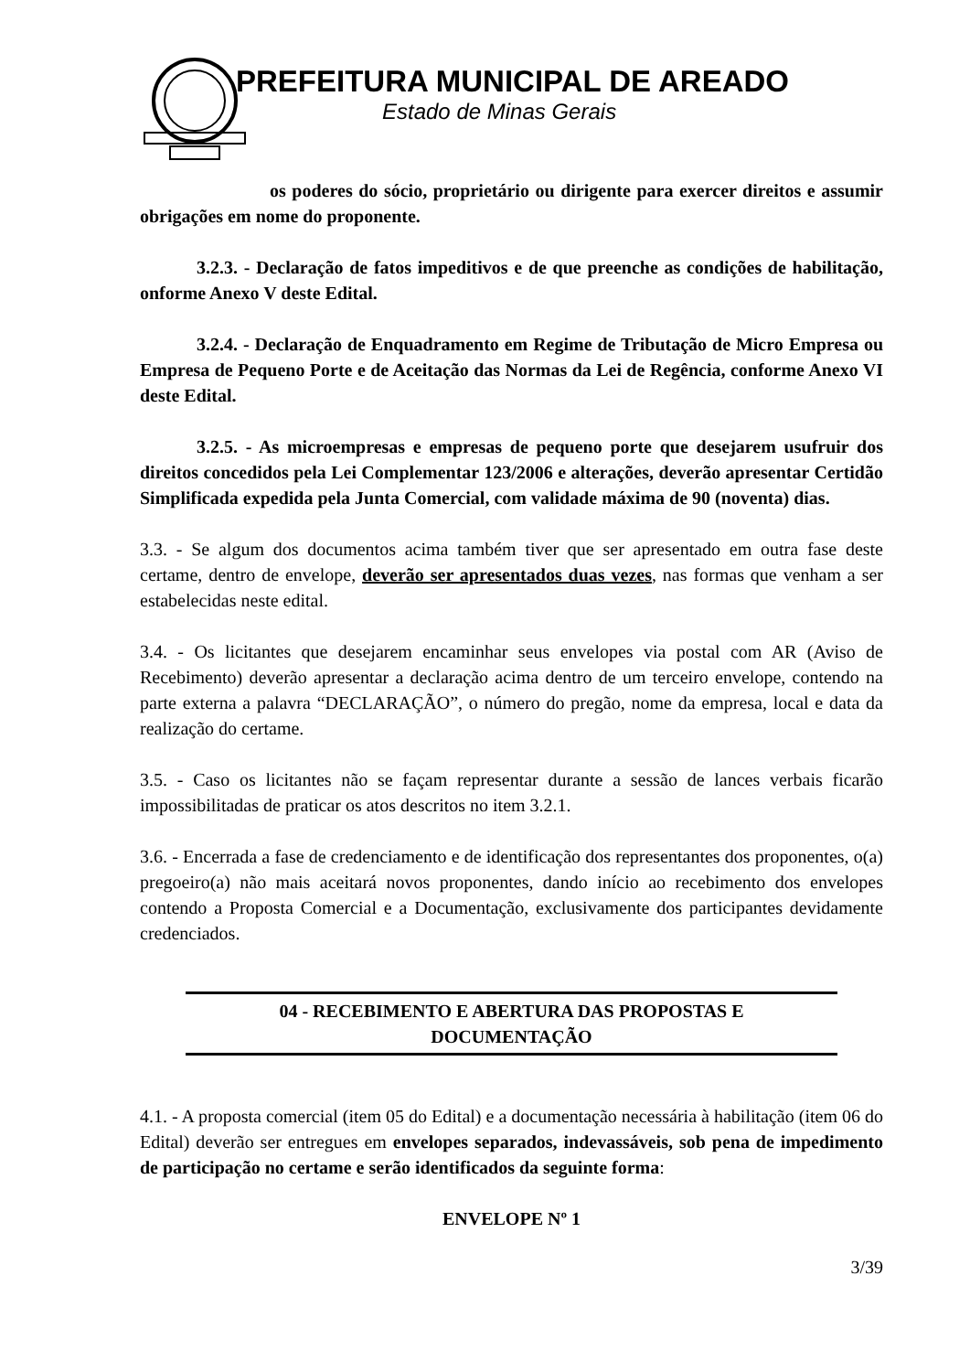PREFEITURA MUNICIPAL DE AREADO
Estado de Minas Gerais
os poderes do sócio, proprietário ou dirigente para exercer direitos e assumir obrigações em nome do proponente.
3.2.3. - Declaração de fatos impeditivos e de que preenche as condições de habilitação, onforme Anexo V deste Edital.
3.2.4. - Declaração de Enquadramento em Regime de Tributação de Micro Empresa ou Empresa de Pequeno Porte e de Aceitação das Normas da Lei de Regência, conforme Anexo VI deste Edital.
3.2.5. - As microempresas e empresas de pequeno porte que desejarem usufruir dos direitos concedidos pela Lei Complementar 123/2006 e alterações, deverão apresentar Certidão Simplificada expedida pela Junta Comercial, com validade máxima de 90 (noventa) dias.
3.3. - Se algum dos documentos acima também tiver que ser apresentado em outra fase deste certame, dentro de envelope, deverão ser apresentados duas vezes, nas formas que venham a ser estabelecidas neste edital.
3.4. - Os licitantes que desejarem encaminhar seus envelopes via postal com AR (Aviso de Recebimento) deverão apresentar a declaração acima dentro de um terceiro envelope, contendo na parte externa a palavra “DECLARAÇÃO”, o número do pregão, nome da empresa, local e data da realização do certame.
3.5. - Caso os licitantes não se façam representar durante a sessão de lances verbais ficarão impossibilitadas de praticar os atos descritos no item 3.2.1.
3.6. - Encerrada a fase de credenciamento e de identificação dos representantes dos proponentes, o(a) pregoeiro(a) não mais aceitará novos proponentes, dando início ao recebimento dos envelopes contendo a Proposta Comercial e a Documentação, exclusivamente dos participantes devidamente credenciados.
04 - RECEBIMENTO E ABERTURA DAS PROPOSTAS E
DOCUMENTAÇÃO
4.1. - A proposta comercial (item 05 do Edital) e a documentação necessária à habilitação (item 06 do Edital) deverão ser entregues em envelopes separados, indevassáveis, sob pena de impedimento de participação no certame e serão identificados da seguinte forma:
ENVELOPE Nº 1
3/39